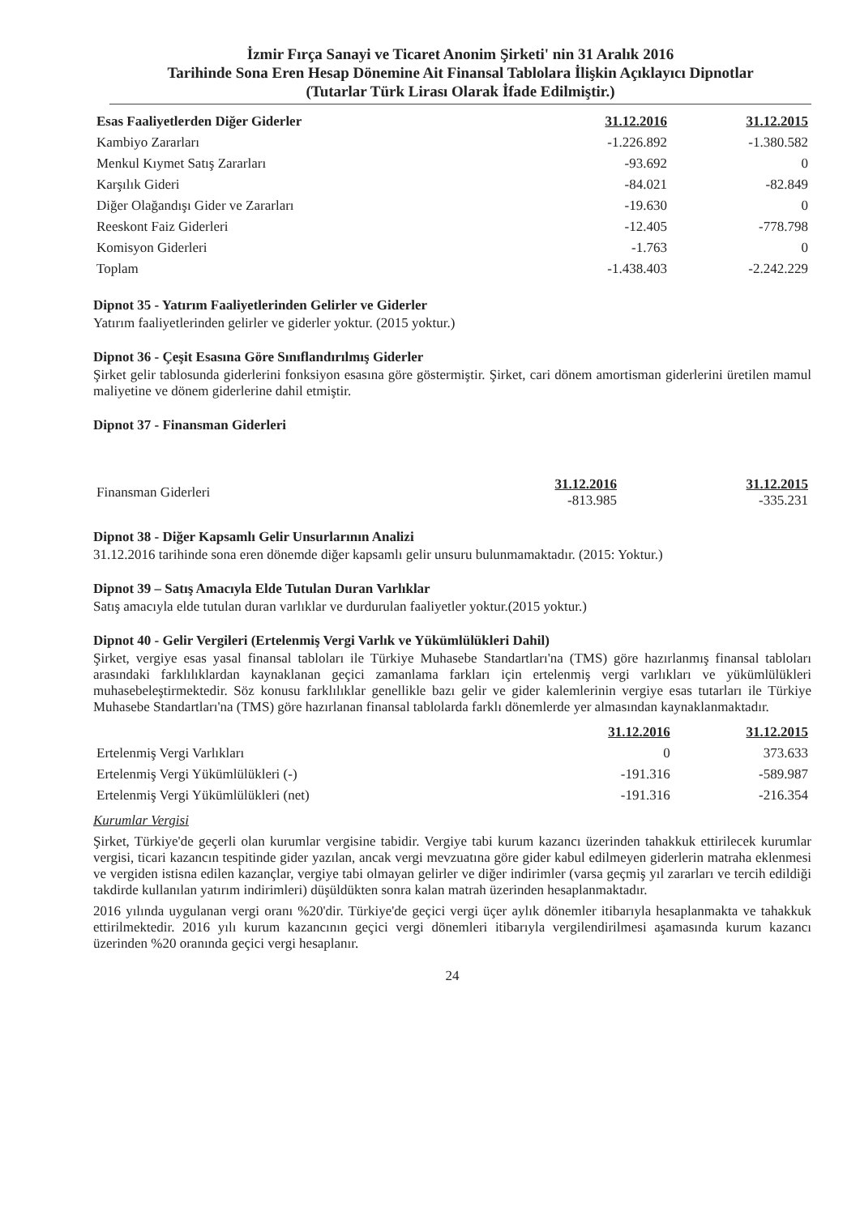İzmir Fırça Sanayi ve Ticaret Anonim Şirketi' nin 31 Aralık 2016
Tarihinde Sona Eren Hesap Dönemine Ait Finansal Tablolara İlişkin Açıklayıcı Dipnotlar
(Tutarlar Türk Lirası Olarak İfade Edilmiştir.)
| Esas Faaliyetlerden Diğer Giderler | 31.12.2016 | 31.12.2015 |
| --- | --- | --- |
| Kambiyo Zararları | -1.226.892 | -1.380.582 |
| Menkul Kıymet Satış Zararları | -93.692 | 0 |
| Karşılık Gideri | -84.021 | -82.849 |
| Diğer Olağandışı Gider ve Zararları | -19.630 | 0 |
| Reeskont Faiz Giderleri | -12.405 | -778.798 |
| Komisyon Giderleri | -1.763 | 0 |
| Toplam | -1.438.403 | -2.242.229 |
Dipnot 35 - Yatırım Faaliyetlerinden Gelirler ve Giderler
Yatırım faaliyetlerinden gelirler ve giderler yoktur. (2015 yoktur.)
Dipnot 36 - Çeşit Esasına Göre Sınıflandırılmış Giderler
Şirket gelir tablosunda giderlerini fonksiyon esasına göre göstermiştir. Şirket, cari dönem amortisman giderlerini üretilen mamul maliyetine ve dönem giderlerine dahil etmiştir.
Dipnot 37 - Finansman Giderleri
| Finansman Giderleri | 31.12.2016 -813.985 | 31.12.2015 -335.231 |
| --- | --- | --- |
Dipnot 38 - Diğer Kapsamlı Gelir Unsurlarının Analizi
31.12.2016 tarihinde sona eren dönemde diğer kapsamlı gelir unsuru bulunmamaktadır. (2015: Yoktur.)
Dipnot 39 – Satış Amacıyla Elde Tutulan Duran Varlıklar
Satış amacıyla elde tutulan duran varlıklar ve durdurulan faaliyetler yoktur.(2015 yoktur.)
Dipnot 40 - Gelir Vergileri (Ertelenmiş Vergi Varlık ve Yükümlülükleri Dahil)
Şirket, vergiye esas yasal finansal tabloları ile Türkiye Muhasebe Standartları'na (TMS) göre hazırlanmış finansal tabloları arasındaki farklılıklardan kaynaklanan geçici zamanlama farkları için ertelenmiş vergi varlıkları ve yükümlülükleri muhasebeleştirmektedir. Söz konusu farklılıklar genellikle bazı gelir ve gider kalemlerinin vergiye esas tutarları ile Türkiye Muhasebe Standartları'na (TMS) göre hazırlanan finansal tablolarda farklı dönemlerde yer almasından kaynaklanmaktadır.
| | 31.12.2016 | 31.12.2015 |
| --- | --- | --- |
| Ertelenmiş Vergi Varlıkları | 0 | 373.633 |
| Ertelenmiş Vergi Yükümlülükleri (-) | -191.316 | -589.987 |
| Ertelenmiş Vergi Yükümlülükleri (net) | -191.316 | -216.354 |
Kurumlar Vergisi
Şirket, Türkiye'de geçerli olan kurumlar vergisine tabidir. Vergiye tabi kurum kazancı üzerinden tahakkuk ettirilecek kurumlar vergisi, ticari kazancın tespitinde gider yazılan, ancak vergi mevzuatına göre gider kabul edilmeyen giderlerin matraha eklenmesi ve vergiden istisna edilen kazançlar, vergiye tabi olmayan gelirler ve diğer indirimler (varsa geçmiş yıl zararları ve tercih edildiği takdirde kullanılan yatırım indirimleri) düşüldükten sonra kalan matrah üzerinden hesaplanmaktadır.
2016 yılında uygulanan vergi oranı %20'dir. Türkiye'de geçici vergi üçer aylık dönemler itibarıyla hesaplanmakta ve tahakkuk ettirilmektedir. 2016 yılı kurum kazancının geçici vergi dönemleri itibarıyla vergilendirilmesi aşamasında kurum kazancı üzerinden %20 oranında geçici vergi hesaplanır.
24